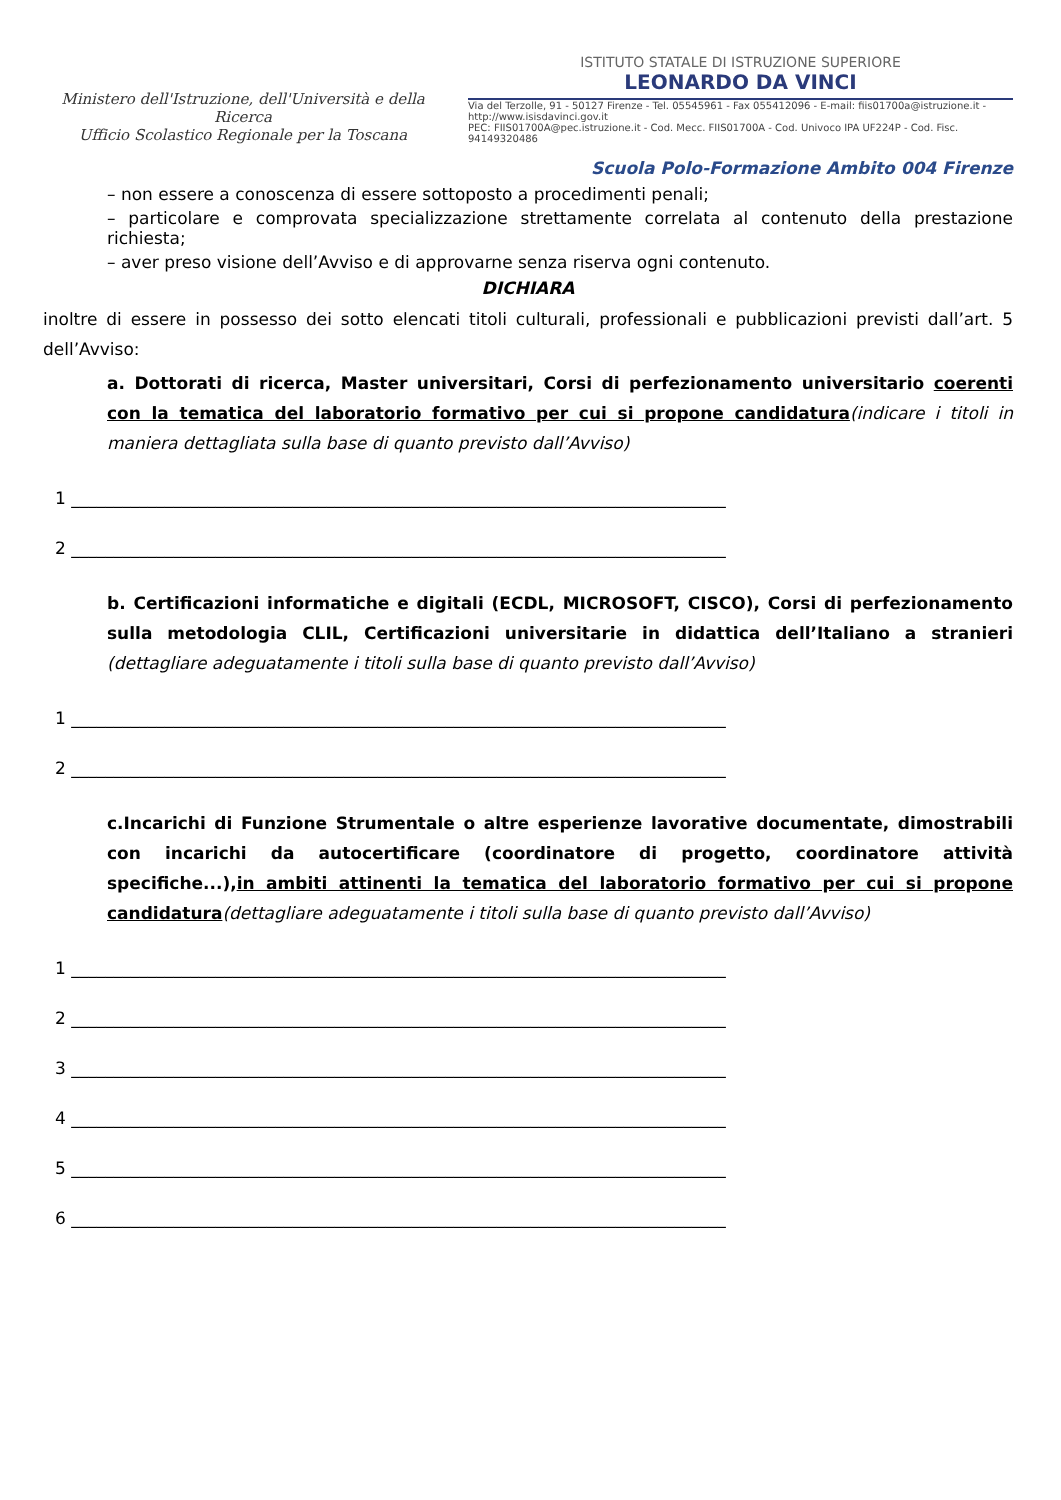Ministero dell'Istruzione, dell'Università e della Ricerca
Ufficio Scolastico Regionale per la Toscana
ISTITUTO STATALE DI ISTRUZIONE SUPERIORE
LEONARDO DA VINCI
Via del Terzolle, 91 - 50127 Firenze - Tel. 05545961 - Fax 055412096 - E-mail: fiis01700a@istruzione.it - http://www.isisdavinci.gov.it
PEC: FIIS01700A@pec.istruzione.it - Cod. Mecc. FIIS01700A - Cod. Univoco IPA UF224P - Cod. Fisc. 94149320486
Scuola Polo-Formazione Ambito 004 Firenze
– non essere a conoscenza di essere sottoposto a procedimenti penali;
– particolare e comprovata specializzazione strettamente correlata al contenuto della prestazione richiesta;
– aver preso visione dell’Avviso e di approvarne senza riserva ogni contenuto.
DICHIARA
inoltre di essere in possesso dei sotto elencati titoli culturali, professionali e pubblicazioni previsti dall’art. 5 dell’Avviso:
a. Dottorati di ricerca, Master universitari, Corsi di perfezionamento universitario coerenti con la tematica del laboratorio formativo per cui si propone candidatura(indicare i titoli in maniera dettagliata sulla base di quanto previsto dall’Avviso)
1 _____________________________________________________________________________
2 _____________________________________________________________________________
b. Certificazioni informatiche e digitali (ECDL, MICROSOFT, CISCO), Corsi di perfezionamento sulla metodologia CLIL, Certificazioni universitarie in didattica dell’Italiano a stranieri (dettagliare adeguatamente i titoli sulla base di quanto previsto dall’Avviso)
1 _____________________________________________________________________________
2 _____________________________________________________________________________
c.Incarichi di Funzione Strumentale o altre esperienze lavorative documentate, dimostrabili con incarichi da autocertificare (coordinatore di progetto, coordinatore attività specifiche...),in ambiti attinenti la tematica del laboratorio formativo per cui si propone candidatura(dettagliare adeguatamente i titoli sulla base di quanto previsto dall’Avviso)
1 _____________________________________________________________________________
2 _____________________________________________________________________________
3 _____________________________________________________________________________
4 _____________________________________________________________________________
5 _____________________________________________________________________________
6 _____________________________________________________________________________